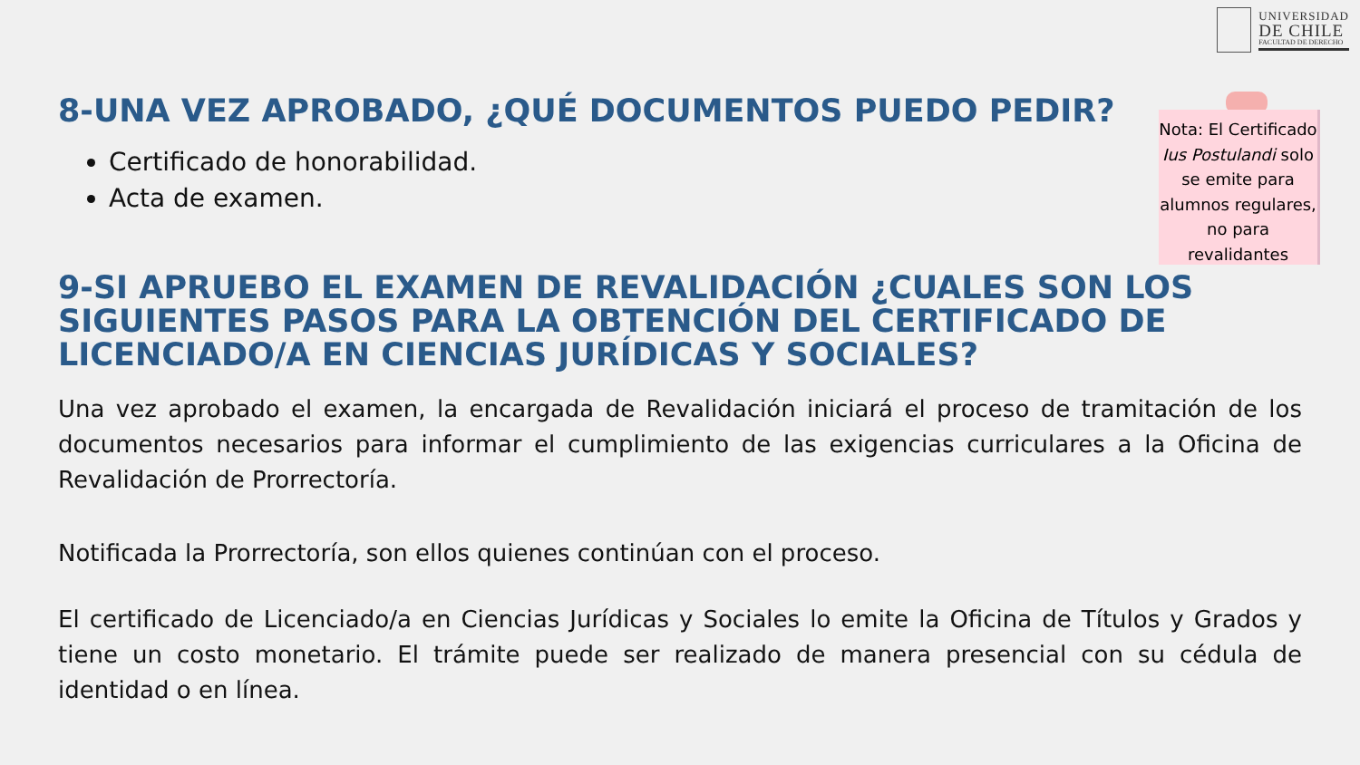UNIVERSIDAD
DE CHILE
FACULTAD DE DERECHO
Nota: El Certificado Ius Postulandi solo se emite para alumnos regulares, no para revalidantes
8-UNA VEZ APROBADO, ¿QUÉ DOCUMENTOS PUEDO PEDIR?
Certificado de honorabilidad.
Acta de examen.
9-SI APRUEBO EL EXAMEN DE REVALIDACIÓN ¿CUALES SON LOS SIGUIENTES PASOS PARA LA OBTENCIÓN DEL CERTIFICADO DE LICENCIADO/A EN CIENCIAS JURÍDICAS Y SOCIALES?
Una vez aprobado el examen, la encargada de Revalidación iniciará el proceso de tramitación de los documentos necesarios para informar el cumplimiento de las exigencias curriculares a la Oficina de Revalidación de Prorrectoría.
Notificada la Prorrectoría, son ellos quienes continúan con el proceso.
El certificado de Licenciado/a en Ciencias Jurídicas y Sociales lo emite la Oficina de Títulos y Grados y tiene un costo monetario. El trámite puede ser realizado de manera presencial con su cédula de identidad o en línea.